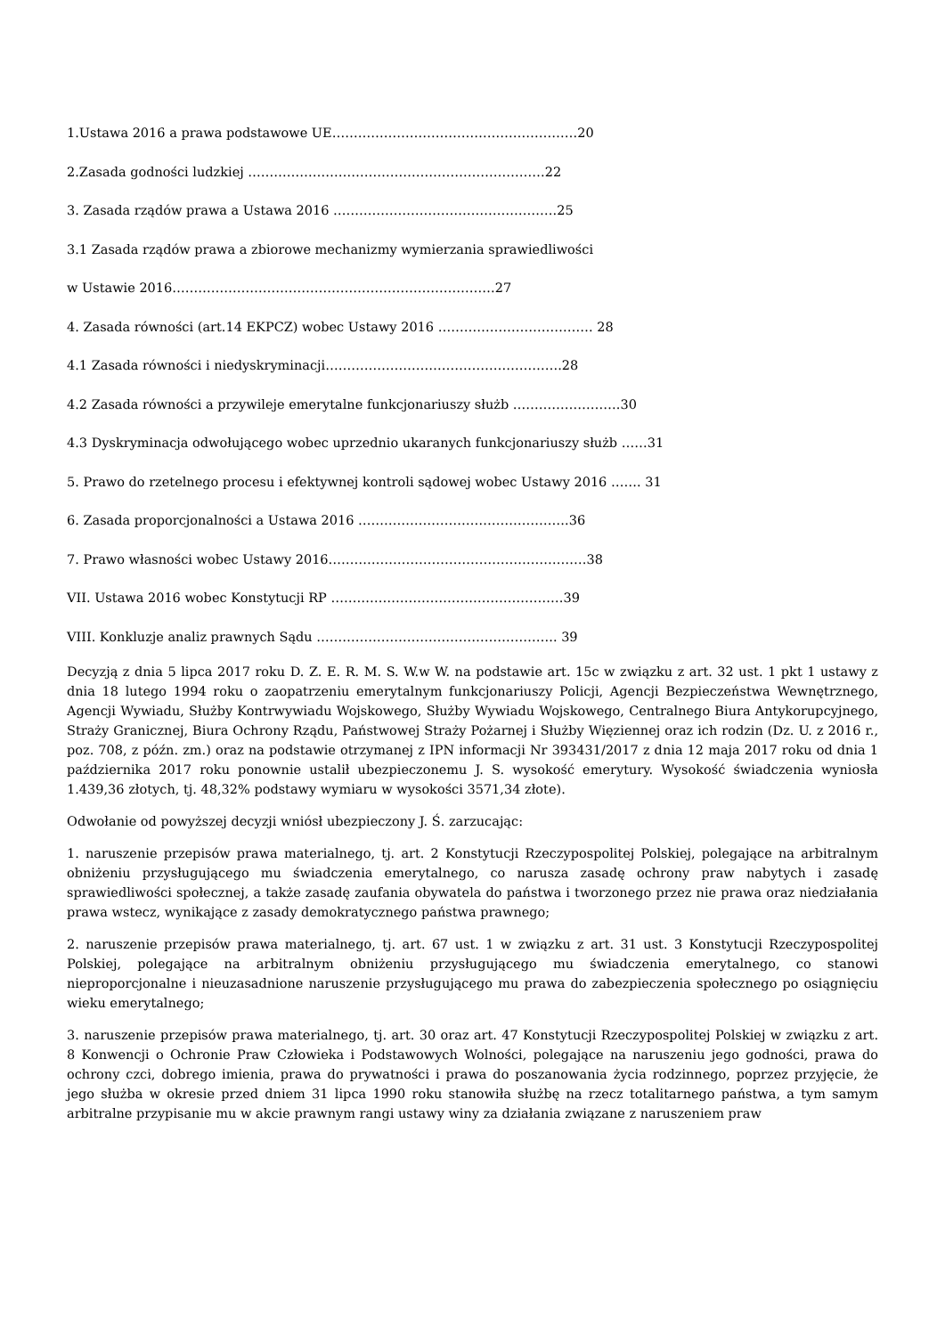1.Ustawa 2016 a prawa podstawowe UE…………………………………………………20
2.Zasada godności ludzkiej ……………………………………………………………22
3. Zasada rządów prawa a Ustawa 2016 …………………………………………….25
3.1 Zasada rządów prawa a zbiorowe mechanizmy wymierzania sprawiedliwości
w Ustawie 2016…………………………………………………………………27
4. Zasada równości (art.14 EKPCZ) wobec Ustawy 2016 ……………………………… 28
4.1 Zasada równości i niedyskryminacji……………………………………………….28
4.2 Zasada równości a przywileje emerytalne funkcjonariuszy służb …………………….30
4.3 Dyskryminacja odwołującego wobec uprzednio ukaranych funkcjonariuszy służb ……31
5. Prawo do rzetelnego procesu i efektywnej kontroli sądowej wobec Ustawy 2016 ……. 31
6. Zasada proporcjonalności a Ustawa 2016 ………………………………………….36
7. Prawo własności wobec Ustawy 2016……………………………………………………38
VII. Ustawa 2016 wobec Konstytucji RP ………………………………………………39
VIII. Konkluzje analiz prawnych Sądu ……………………………………………….. 39
Decyzją z dnia 5 lipca 2017 roku D. Z. E. R. M. S. W.w W. na podstawie art. 15c w związku z art. 32 ust. 1 pkt 1 ustawy z dnia 18 lutego 1994 roku o zaopatrzeniu emerytalnym funkcjonariuszy Policji, Agencji Bezpieczeństwa Wewnętrznego, Agencji Wywiadu, Służby Kontrwywiadu Wojskowego, Służby Wywiadu Wojskowego, Centralnego Biura Antykorupcyjnego, Straży Granicznej, Biura Ochrony Rządu, Państwowej Straży Pożarnej i Służby Więziennej oraz ich rodzin (Dz. U. z 2016 r., poz. 708, z późn. zm.) oraz na podstawie otrzymanej z IPN informacji Nr 393431/2017 z dnia 12 maja 2017 roku od dnia 1 października 2017 roku ponownie ustalił ubezpieczonemu J. S. wysokość emerytury. Wysokość świadczenia wyniosła 1.439,36 złotych, tj. 48,32% podstawy wymiaru w wysokości 3571,34 złote).
Odwołanie od powyższej decyzji wniósł ubezpieczony J. Ś. zarzucając:
1. naruszenie przepisów prawa materialnego, tj. art. 2 Konstytucji Rzeczypospolitej Polskiej, polegające na arbitralnym obniżeniu przysługującego mu świadczenia emerytalnego, co narusza zasadę ochrony praw nabytych i zasadę sprawiedliwości społecznej, a także zasadę zaufania obywatela do państwa i tworzonego przez nie prawa oraz niedziałania prawa wstecz, wynikające z zasady demokratycznego państwa prawnego;
2. naruszenie przepisów prawa materialnego, tj. art. 67 ust. 1 w związku z art. 31 ust. 3 Konstytucji Rzeczypospolitej Polskiej, polegające na arbitralnym obniżeniu przysługującego mu świadczenia emerytalnego, co stanowi nieproporcjonalne i nieuzasadnione naruszenie przysługującego mu prawa do zabezpieczenia społecznego po osiągnięciu wieku emerytalnego;
3. naruszenie przepisów prawa materialnego, tj. art. 30 oraz art. 47 Konstytucji Rzeczypospolitej Polskiej w związku z art. 8 Konwencji o Ochronie Praw Człowieka i Podstawowych Wolności, polegające na naruszeniu jego godności, prawa do ochrony czci, dobrego imienia, prawa do prywatności i prawa do poszanowania życia rodzinnego, poprzez przyjęcie, że jego służba w okresie przed dniem 31 lipca 1990 roku stanowiła służbę na rzecz totalitarnego państwa, a tym samym arbitralne przypisanie mu w akcie prawnym rangi ustawy winy za działania związane z naruszeniem praw